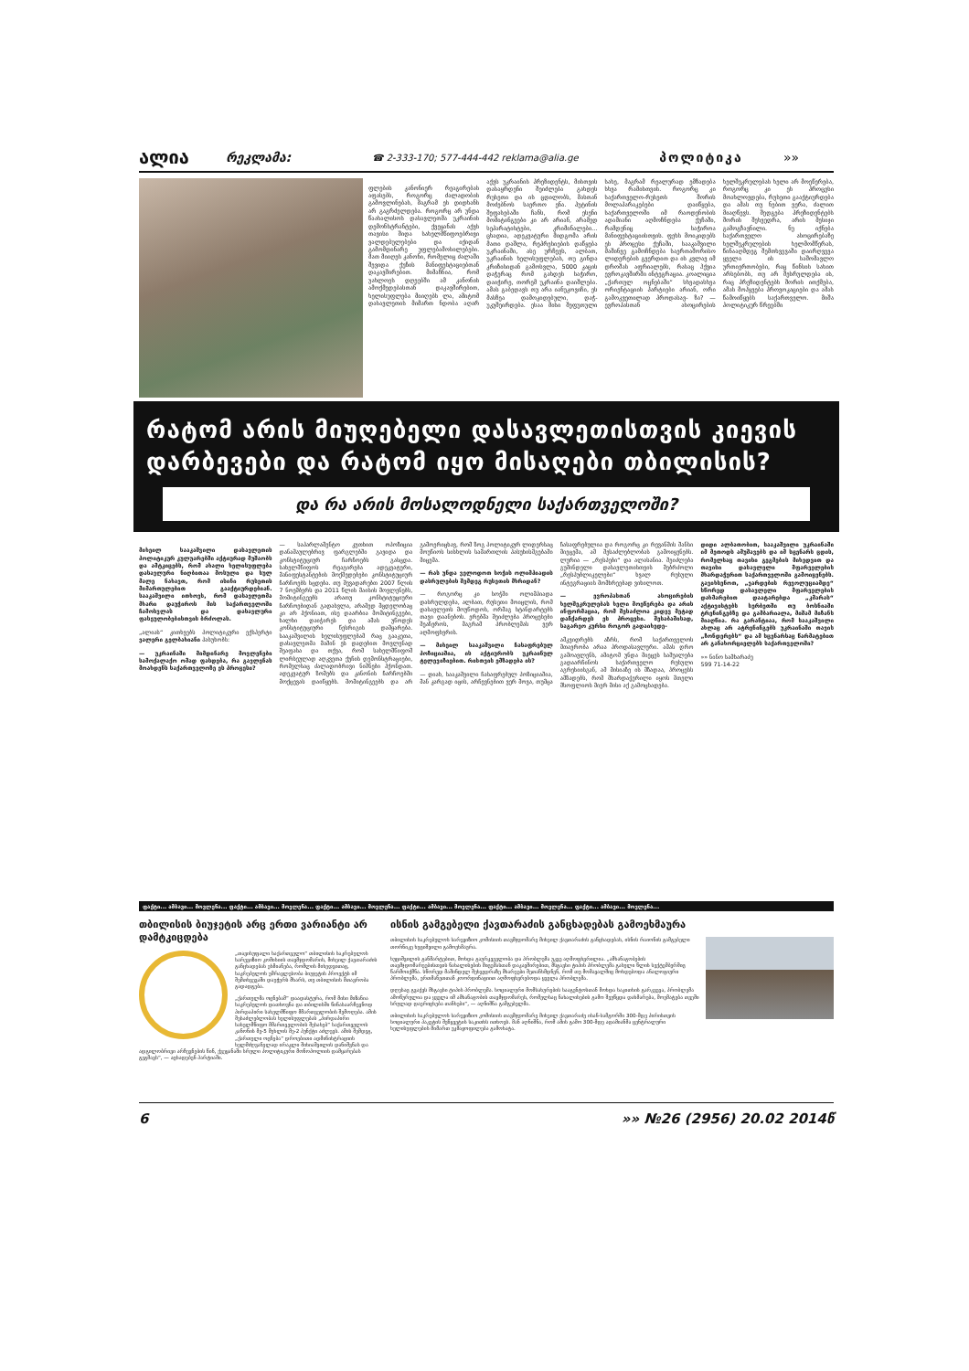ალია რეკლამა: ☎ 2-333-170; 577-444-442 reklama@alia.ge პოლიტიკა »»
ფლების კანონიერ რეაგირებას აფასებს, როგორც ძალადობის გამოვლინებას, მაგრამ ეს დიდხანს არ გაგრძელდება. როგორც არ უნდა წაახალისოს დასავლეთმა უკრაინის დემონსტრანტები, ქვეყანას აქვს თავისი შიდა სახელმწიფოებრივი ვალდებულებები და იქიდან გამომდინარე უფლებამოსილებები. მათ მიიღეს კანონი, რომელიც ძალაში შევიდა ქუჩის მანიფესტაციებთან დაკავშირებით. მიმაჩნია, რომ უახლოეს დღეებში ამ კანონის ამოქმედებასთან დაკავშირებით, ხელისუფლება მიიღებს ლა, ამიტომ დასავლეთის მიმართ ნდობა აღარ აქვს უკრაინის პრეზიდენტს, მისთვის დასაყრდენი შეიძლება გახდეს რუსეთი და ის ცდილობს, მასთან მოძებნოს საერთო ენა. პუტინის შეფასებაში ჩანს, რომ ესენი მომიტინგეები კი არ არიან, არამედ სეპარატისტები, კრიმინალები... ცხადია, ადეკვატური მიდგომა არის მათი დაშლა, რეპრესიების დაწყება უკრაინაში, ასე ურჩევს, ალბათ, უკრაინის ხელისუფლებას, თუ გინდა კრიზისიდან გამოსვლა, 5000 კაცის დაჭერაც რომ გახდეს საჭირო, დაიჭირე, თორემ უკრაინა დაიშლება. ამას გაბედავს თუ არა იანუკოვიჩი, ეს მასზეა დამოკიდებული, დაჭ- უკუშეირდება. ესაა მისი შეფუთული სახე, მაგრამ რეალურად ემზადება სხვა რამისთვის. როგორც კი საქართველო-რუსეთს შორის მოლაპარაკებები დაიწყება, საქართველოში იმ რაოდენობის ადამიანი აღმოჩნდება ქუჩაში, რამდენიც საჭიროა მანიფესტაციისთვის. ფეხს მოიკიდებს ეს პროცესი ქუჩაში, სააკაშვილი მაშინვე გამოჩნდება საერთაშორისო ლიდერების გვერდით და ის კვლავ იმ დროშას აფრიალებს, რასაც ჰქვია ევროკავშირში ინტეგრაცია. კოალიცია „ქართულ ოცნებაში“ სხვადასხვა ორიენტაციის პარტიები არიან, ორი გამოკვეთილად პროდასავ- ზა? — ევროპასთან ასოცირების ხელშეკრულებას ხელი არ მოეწერება, როგორც კი ეს პროცესი მოახლოვდება, რუსეთი გააქტიურდება და ამას თუ ნებით ვერა, ძალით მიაღწევს. შედგება პრეზიდენტებს შორის შეხვედრა, არის მესიჯი გამოგზავნილი. ნუ იქნება საქართველო ასოცირებაზე ხელშეკრულების ხელმომწერას, წინააღმდეგ შემთხვევაში დაირღვევა ყველა ის საშომავლო ურთიერთობები, რაც წინსის სახით არსებობს, თუ არ შესრულდება ის, რაც პრეზიდენტებს შორის ითქმება, ამას მოჰყვება პროვოკაციები და ამას წამოიწყებს საქართველო. მიშა პოლიტიკურ წრეებში
რატომ არის მიუღებელი დასავლეთისთვის კიევის დარბევები და რატომ იყო მისაღები თბილისის?
და რა არის მოსალოდნელი საქართველოში?
მიხეილ სააკაშვილი დასავლეთის პოლიტიკურ კულუარებში აქტიურად მუშაობს და ამტკიცებს, რომ ახალი ხელისუფლება დასავლური ნიღბითაა მოსული და სულ მალე ნახავთ, რომ ისინი რუსეთის მიმართულებით გააქტიურდებიან. სააკაშვილი ითხოვს, რომ დასავლეთმა მხარი დაუჭიროს მის საქართველოში ჩამოსვლას და დასავლური ფასეულობებისთვის ბრძოლას.
„ალიას“ კითხვებს პოლიტიკური ექსპერტი ვალერი გელბახიანი პასუხობს:
— უკრაინაში მიმდინარე მოვლენები სამოქალაქო ომად ფასდება, რა გავლენას მოახდენს საქართველოზე ეს პროცესი?
— საპარლამენტო კუთხით ოპოზიცია დანაშაულებრივ ფარგლებში გავიდა და კონსტიტუციურ ჩარჩოებს გასცდა. სახელმწიფოს რეაგირება ადეკვატური, მანიფესტანტების მოქმედებები კონსტიტუციურ ჩარჩოებს სცდება. თუ შევადარებთ 2007 წლის 7 ნოემბერს და 2011 წლის მაისის მოვლენებს, მომიტინგეებს არათუ კონსტიტუციური ჩარჩოებიდან გადასვლა, არამედ მცდელობაც კი არ ჰქონიათ, ისე დაარბია მომიტინგეები, ხალხი დაიჭირეს და ამას უწოდეს კონსტიტუციური წესრიგის დამყარება. სააკაშვილის ხელისუფლებამ რაც გააკეთა, დასავლეთმა მაშინ ეს დადებით მოვლენად შეაფასა და თქვა, რომ სახელმწიფომ ლირსეულად აღკვეთა ქუჩის დემონსტრაციები, რომელსაც ძალადობრივი ნიშნები ჰქონდათ. ადეკვატურ ზომებს და კანონის ჩარჩოებში მოქცევას დაიწყებს. მომიტინგეებს და არ გამოერიცხავ, რომ ზოგ პოლიტიკურ ლიდერსაც მოუწიოს სისხლის სამართლის პასუხისმგებაში მიცემა.
— რას უნდა ველოდოთ სოჭის ოლიმპიადის დასრულების შემდეგ რუსეთის მხრიდან?
— როგორც კი სოჭში ოლიმპიადა დასრულდება, ალბათ, რუსეთი მოიცლის, რომ დასავლეთს მოუწოდოს, ორმაგ სტანდარტებს თავი დაანებოს. ერებმა შეიძლება პროცესები შეაჩეროს, მაგრამ პრობლემას ვერ აღმოფხვრის.
— მიხეილ სააკაშვილი ჩასაფრებულ პოზიციაშია, ის აქტიურობს უკრაინულ ტელევიზიებით. რისთვის ემზადება ის?
— დიახ, სააკაშვილი ჩასაფრებულ პოზიციაშია, მან კარგად იცის, არჩევნებით ვერ მოვა, თუმცა ჩასაფრებულია და როგორც კი რევანშის შანსი მიეცემა, ამ შესაძლებლობას გამოიყენებს. ლურია — „რესპები“ და ალასანია. შეიძლება გუშინდელი დასავლეთისთვის მებრძოლი „რესპუბლიკელები“ ხვალ რუსული ინტეგრაციის მომხრეებად ვიხილოთ.
— ევროპასთან ასოცირების ხელშეკრულებას ხელი მოეწერება და არის ინფორმაცია, რომ შესაძლოა კიდევ მეტად დაჩქარდეს ეს პროცესი. შესაბამისად, საგარეო კურსი როგორ გადაიხედე-
ამკვიდრებს აზრს, რომ საქართველოს მთავრობა არაა პროდასავლური. ამას დრო გამოავლენს, ამიტომ უნდა მიეცეს საშუალება გადაარჩინოს საქართველო რუსული აგრესიისგან, ამ მისიაზე ის მზადაა, პროცესს ამზადებს, რომ მხარდაჭერილი იყოს მთელი მსოფლიოს მიერ მისი აქ გამოცხადება.
დიდი ალბათობით, სააკაშვილი უკრაინაში იმ მეთოდს ამუშავებს და იმ სცენარს ცდის, რომელსაც თავისი გეგმების მიხედვით და თავისი დასავლელი მფარველების მხარდაჭერით საქართველოში გამოიყენებს. გავიხსენოთ, „ვარდების რევოლუციამდე“ სწორედ დასავლელი მფარველების დახმარებით დაატარებდა „კმარას“ აქტივისტებს სერბეთში თუ ბოსნიაში ტრენინგებზე და გამბარიალა, მიშამ მიზანს მიაღწია. რა გარანტიაა, რომ სააკაშვილი ახლაც არ ატრენინგებს უკრაინაში თავის „ზონდერებს“ და ამ სცენარსაც წარმატებით არ განახორციელებს საქართველოში?
»» ნინო სამხარაძე
599 71-14-22
ფაქტი... ამბავი... მოვლენა... ფაქტი... ამბავი... მოვლენა... ფაქტი... ამბავი... მოვლენა... ფაქტი... ამბავი... მოვლენა... ფაქტი... ამბავი... მოვლენა... ფაქტი... ამბავი... მოვლენა...
თბილისის ბიუჯეტის არც ერთი ვარიანტი არ დამტკიცდება
„თავისუფალი საქართველო“ თბილისის საკრებულოს სარევიზიო კომისიის თავმჯდომარის, მიხეილ ქავთარაძის განცხადებას ეხმიანება, რომლის მიხედვითაც, საკრებულოს უმრავლესობა ბიუჯეტის პროექტს იმ შემთხვევაში დაუჭერს მხარს, თუ თბილისის მთავრობა გადადგება.
„ქართულმა ოცნებამ“ დაადასტურა, რომ მისი მიზანია საკრებულოს დათხოვნა და თბილისში წინასაარჩევნოდ პირდაპირი სახელმწიფო მმართველობის შემოღება. ამის შესაძლებლობას ხელისუფლებას „პირდაპირი სახელმწიფო მმართველობის შესახებ“ საქართველოს კანონის მე-5 მუხლის მე-2 პუნქტი აძლევს. ამის შემდეგ, „ქართული ოცნება“ დროებითი ადმინისტრაციის ხელმძღვანელად ირაკლი შიხიაშვილის დანიშვნას და ადგილობრივი არჩევნების წინ, ქვეყანაში სრული პოლიტიკური მონოპოლიის დამყარებას გეგმავს“, — აცხადებენ პარტიაში.
ისნის გამგებელი ქავთარაძის განცხადებას გამოეხმაურა
თბილისის საკრებულოს სარევიზიო კომისიის თავმჯდომარე მიხეილ ქავთარაძის განცხადებას, ისნის რაიონის გამგებელი თორნიკე ხუციშვილი გამოეხმაურა.
ხუციშვილის განმარტებით, მოხდა გაურკვევლობა და პრობლემა უკვე აღმოფხვრილია. „ამხანაგობების თავმჯდომარეებისთვის ნახალისების მიცემასთან დაკავშირებით, მსგავსი ტიპის პრობლემა გასული წლის სექტემბერშიც წარმოიქმნა. სწორედ მაშინდელ შეხვედრაზე მხარეები შეთანხმდნენ, რომ თუ მომავალშიც მოხდებოდა ანალოგიური პრობლემა, ერთმანეთთან კოორდინაციით აღმოფხვრებოდა ყველა პრობლემა.
დღესაც გვაქვს მსგავსი ტიპის პრობლემა. სოციალური მომსახურების სააგენტოსთან მოხდა საკითხის გარკვევა, პრობლემა ამოწურულია და ყველა იმ ამხანაგობის თავმჯდომარეს, რომელსაც ნახალისების გამო შეუწყდა დახმარება, მოემატება თვეში სრულად დაერიცხება თანხები“, — აღნიშნა გამგებელმა.
თბილისის საკრებულოს სარევიზიო კომისიის თავმჯდომარე მიხეილ ქავთარაძე ისან-სამგორში 300-მდე პირისთვის სოციალური პაკეტის შეწყვეტის საკითხს ითხოვს. მან აღნიშნა, რომ ამის გამო 300-მდე ადამიანმა ცენტრალური ხელისუფლების მიმართ უკმაყოფილება გამოხატა.
6 »» №26 (2956) 20.02 2014წ